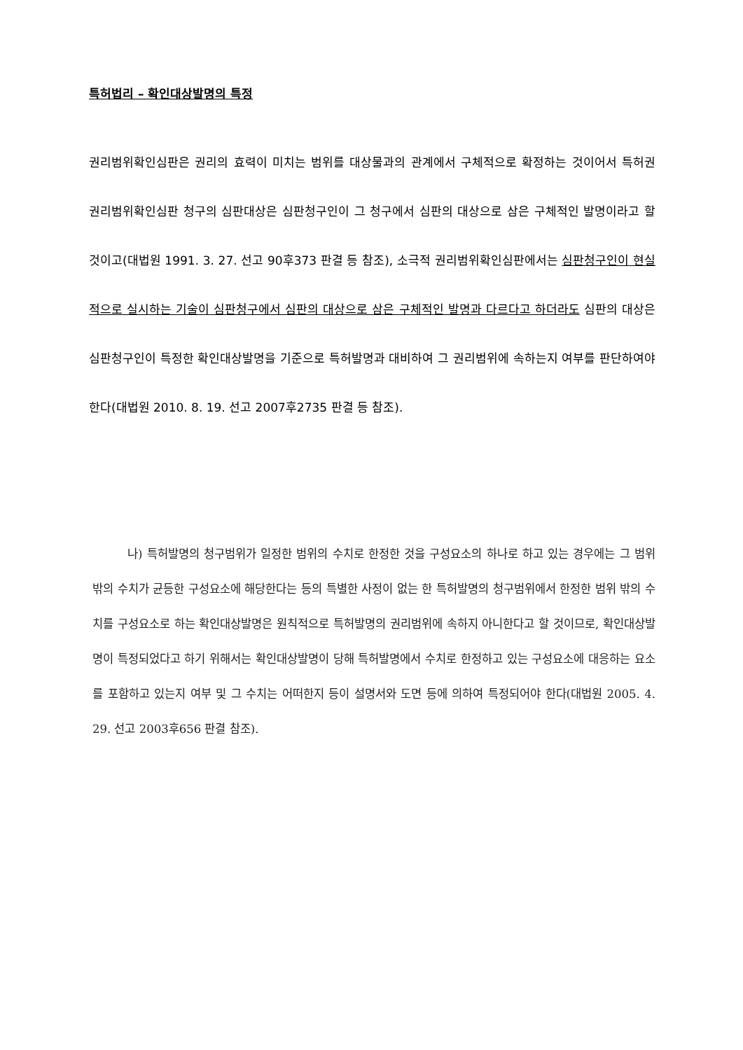특허법리 – 확인대상발명의 특정
권리범위확인심판은 권리의 효력이 미치는 범위를 대상물과의 관계에서 구체적으로 확정하는 것이어서 특허권 권리범위확인심판 청구의 심판대상은 심판청구인이 그 청구에서 심판의 대상으로 삼은 구체적인 발명이라고 할 것이고(대법원 1991. 3. 27. 선고 90후373 판결 등 참조), 소극적 권리범위확인심판에서는 심판청구인이 현실적으로 실시하는 기술이 심판청구에서 심판의 대상으로 삼은 구체적인 발명과 다르다고 하더라도 심판의 대상은 심판청구인이 특정한 확인대상발명을 기준으로 특허발명과 대비하여 그 권리범위에 속하는지 여부를 판단하여야 한다(대법원 2010. 8. 19. 선고 2007후2735 판결 등 참조).
나) 특허발명의 청구범위가 일정한 범위의 수치로 한정한 것을 구성요소의 하나로 하고 있는 경우에는 그 범위 밖의 수치가 균등한 구성요소에 해당한다는 등의 특별한 사정이 없는 한 특허발명의 청구범위에서 한정한 범위 밖의 수치를 구성요소로 하는 확인대상발명은 원칙적으로 특허발명의 권리범위에 속하지 아니한다고 할 것이므로, 확인대상발명이 특정되었다고 하기 위해서는 확인대상발명이 당해 특허발명에서 수치로 한정하고 있는 구성요소에 대응하는 요소를 포함하고 있는지 여부 및 그 수치는 어떠한지 등이 설명서와 도면 등에 의하여 특정되어야 한다(대법원 2005. 4. 29. 선고 2003후656 판결 참조).